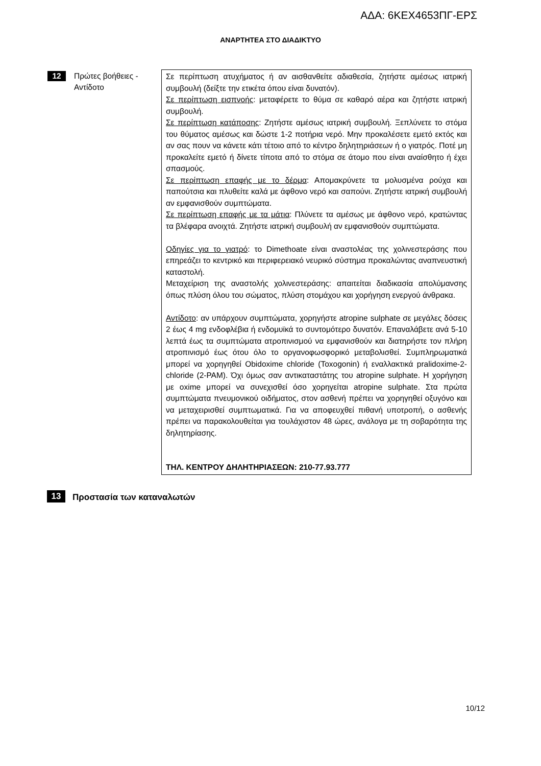ΑΔΑ: 6ΚΕΧ4653ΠΓ-ΕΡΣ
ΑΝΑΡΤΗΤΕΑ ΣΤΟ ΔΙΑΔΙΚΤΥΟ
| 12 | Πρώτες βοήθειες - Αντίδοτο | Σε περίπτωση ατυχήματος ή αν αισθανθείτε αδιαθεσία, ζητήστε αμέσως ιατρική συμβουλή (δείξτε την ετικέτα όπου είναι δυνατόν). Σε περίπτωση εισπνοής : μεταφέρετε το θύμα σε καθαρό αέρα και ζητήστε ιατρική συμβουλή. Σε περίπτωση κατάποσης : Ζητήστε αμέσως ιατρική συμβουλή. Ξεπλύνετε το στόμα του θύματος αμέσως και δώστε 1-2 ποτήρια νερό. Μην προκαλέσετε εμετό εκτός και αν σας πουν να κάνετε κάτι τέτοιο από το κέντρο δηλητηριάσεων ή ο γιατρός. Ποτέ μη προκαλείτε εμετό ή δίνετε τίποτα από το στόμα σε άτομο που είναι αναίσθητο ή έχει σπασμούς. Σε περίπτωση επαφής με το δέρμα : Απομακρύνετε τα μολυσμένα ρούχα και παπούτσια και πλυθείτε καλά με άφθονο νερό και σαπούνι. Ζητήστε ιατρική συμβουλή αν εμφανισθούν συμπτώματα. Σε περίπτωση επαφής με τα μάτια : Πλύνετε τα αμέσως με άφθονο νερό, κρατώντας τα βλέφαρα ανοιχτά. Ζητήστε ιατρική συμβουλή αν εμφανισθούν συμπτώματα. Οδηγίες για το γιατρό : το Dimethoate είναι αναστολέας της χολινεστεράσης που επηρεάζει το κεντρικό και περιφερειακό νευρικό σύστημα προκαλώντας αναπνευστική καταστολή. Μεταχείριση της αναστολής χολινεστεράσης: απαιτείται διαδικασία απολύμανσης όπως πλύση όλου του σώματος, πλύση στομάχου και χορήγηση ενεργού άνθρακα. Αντίδοτο : αν υπάρχουν συμπτώματα, χορηγήστε atropine sulphate σε μεγάλες δόσεις 2 έως 4 mg ενδοφλέβια ή ενδομυϊκά το συντομότερο δυνατόν. Επαναλάβετε ανά 5-10 λεπτά έως τα συμπτώματα ατροπινισμού να εμφανισθούν και διατηρήστε τον πλήρη ατροπινισμό έως ότου όλο το οργανοφωσφορικό μεταβολισθεί. Συμπληρωματικά μπορεί να χορηγηθεί Obidoxime chloride (Toxogonin) ή εναλλακτικά pralidoxime-2-chloride (2-PAM). Όχι όμως σαν αντικαταστάτης του atropine sulphate. Η χορήγηση με oxime μπορεί να συνεχισθεί όσο χορηγείται atropine sulphate. Στα πρώτα συμπτώματα πνευμονικού οιδήματος, στον ασθενή πρέπει να χορηγηθεί οξυγόνο και να μεταχειρισθεί συμπτωματικά. Για να αποφευχθεί πιθανή υποτροπή, ο ασθενής πρέπει να παρακολουθείται για τουλάχιστον 48 ώρες, ανάλογα με τη σοβαρότητα της δηλητηρίασης. ΤΗΛ. ΚΕΝΤΡΟΥ ΔΗΛΗΤΗΡΙΑΣΕΩΝ: 210-77.93.777 |
13 Προστασία των καταναλωτών
10/12